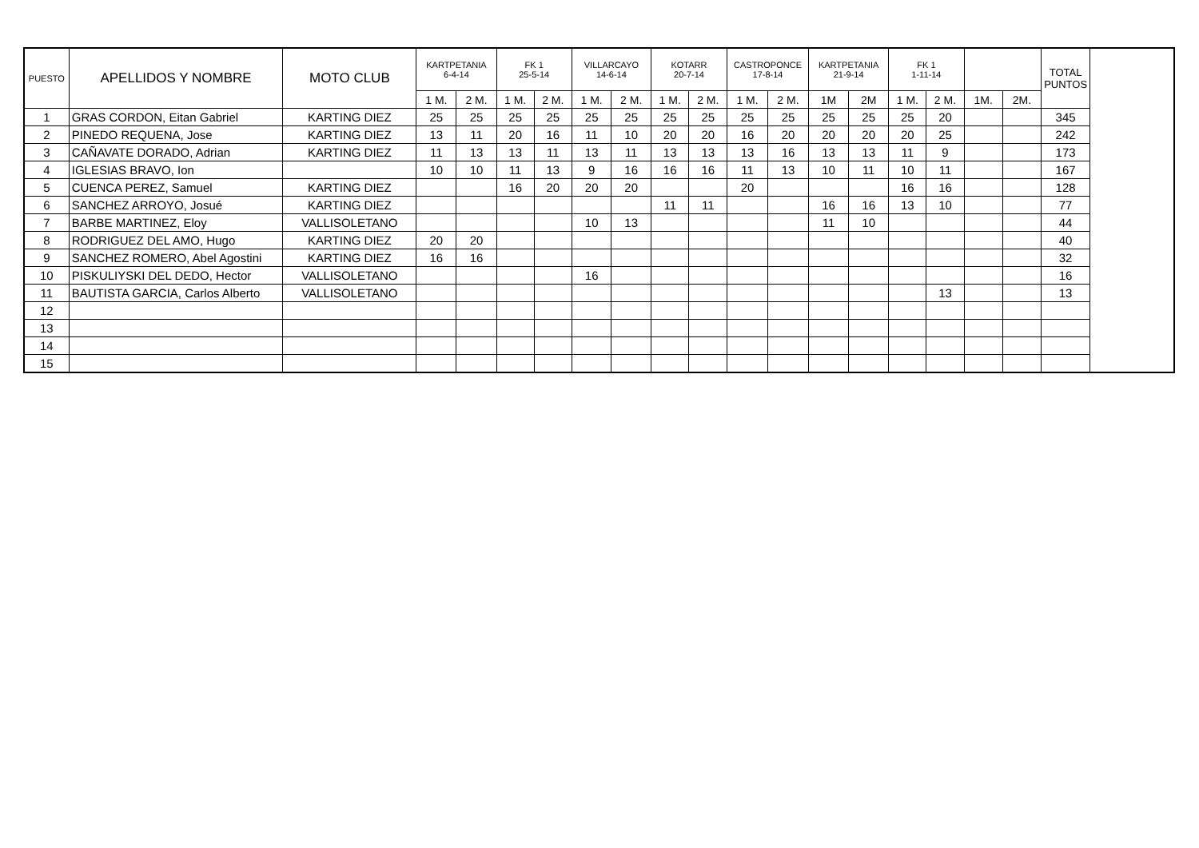| PUESTO | APELLIDOS Y NOMBRE | MOTO CLUB | KARTPETANIA 6-4-14 | | FK 1 25-5-14 | | VILLARCAYO 14-6-14 | | KOTARR 20-7-14 | | CASTROPONCE 17-8-14 | | KARTPETANIA 21-9-14 | | FK 1 1-11-14 | | | | TOTAL PUNTOS |
| --- | --- | --- | --- | --- | --- | --- | --- | --- | --- | --- | --- | --- | --- | --- | --- | --- | --- | --- | --- |
| | | | 1 M. | 2 M. | 1 M. | 2 M. | 1 M. | 2 M. | 1 M. | 2 M. | 1 M. | 2 M. | 1M | 2M | 1 M. | 2 M. | 1M. | 2M. | |
| 1 | GRAS CORDON, Eitan Gabriel | KARTING DIEZ | 25 | 25 | 25 | 25 | 25 | 25 | 25 | 25 | 25 | 25 | 25 | 25 | 25 | 20 | | | 345 |
| 2 | PINEDO REQUENA, Jose | KARTING DIEZ | 13 | 11 | 20 | 16 | 11 | 10 | 20 | 20 | 16 | 20 | 20 | 20 | 20 | 25 | | | 242 |
| 3 | CAÑAVATE DORADO, Adrian | KARTING DIEZ | 11 | 13 | 13 | 11 | 13 | 11 | 13 | 13 | 13 | 16 | 13 | 13 | 11 | 9 | | | 173 |
| 4 | IGLESIAS BRAVO, Ion | | 10 | 10 | 11 | 13 | 9 | 16 | 16 | 16 | 11 | 13 | 10 | 11 | 10 | 11 | | | 167 |
| 5 | CUENCA PEREZ, Samuel | KARTING DIEZ | | | 16 | 20 | 20 | 20 | | | 20 | | | | 16 | 16 | | | 128 |
| 6 | SANCHEZ ARROYO, Josué | KARTING DIEZ | | | | | | | 11 | 11 | | | 16 | 16 | 13 | 10 | | | 77 |
| 7 | BARBE MARTINEZ, Eloy | VALLISOLETANO | | | | | 10 | 13 | | | | | 11 | 10 | | | | | 44 |
| 8 | RODRIGUEZ DEL AMO, Hugo | KARTING DIEZ | 20 | 20 | | | | | | | | | | | | | | | 40 |
| 9 | SANCHEZ ROMERO, Abel Agostini | KARTING DIEZ | 16 | 16 | | | | | | | | | | | | | | | 32 |
| 10 | PISKULIYSKI DEL DEDO, Hector | VALLISOLETANO | | | | | 16 | | | | | | | | | | | | 16 |
| 11 | BAUTISTA GARCIA, Carlos Alberto | VALLISOLETANO | | | | | | | | | | | | | | 13 | | | 13 |
| 12 | | | | | | | | | | | | | | | | | | | |
| 13 | | | | | | | | | | | | | | | | | | | |
| 14 | | | | | | | | | | | | | | | | | | | |
| 15 | | | | | | | | | | | | | | | | | | | |